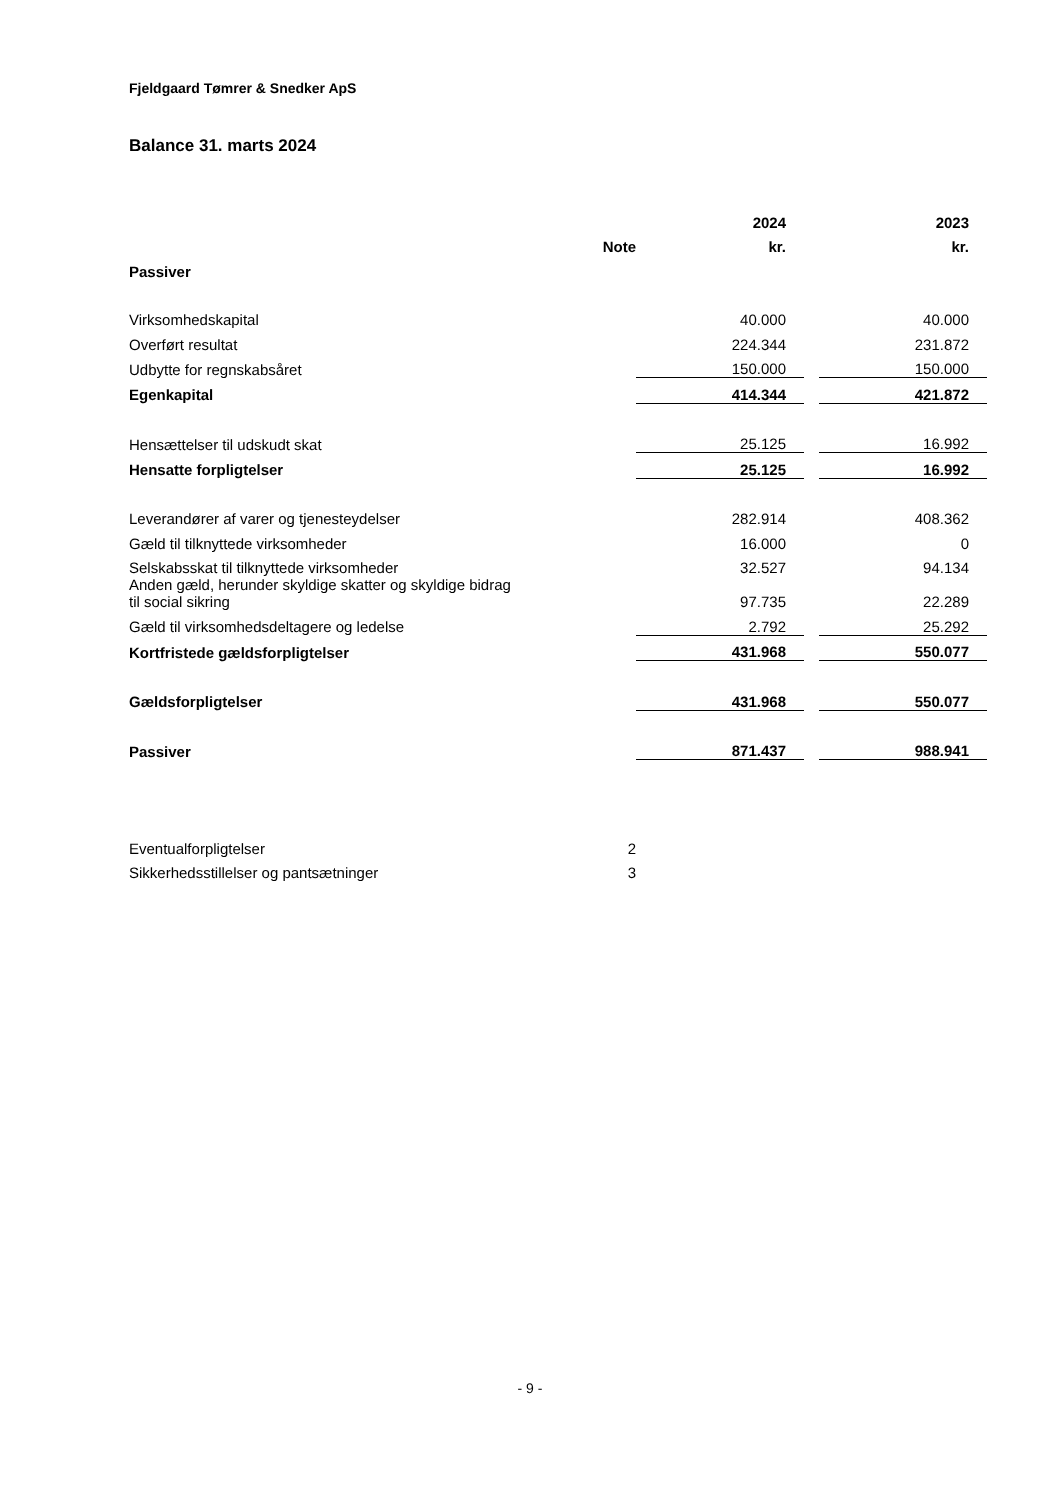Fjeldgaard Tømrer & Snedker ApS
Balance 31. marts 2024
| | | 2024 | | 2023 |
| --- | --- | --- | --- | --- |
| | Note | kr. | | kr. |
| Passiver | | | | |
| Virksomhedskapital | | 40.000 | | 40.000 |
| Overført resultat | | 224.344 | | 231.872 |
| Udbytte for regnskabsåret | | 150.000 | | 150.000 |
| Egenkapital | | 414.344 | | 421.872 |
| Hensættelser til udskudt skat | | 25.125 | | 16.992 |
| Hensatte forpligtelser | | 25.125 | | 16.992 |
| Leverandører af varer og tjenesteydelser | | 282.914 | | 408.362 |
| Gæld til tilknyttede virksomheder | | 16.000 | | 0 |
| Selskabsskat til tilknyttede virksomheder | | 32.527 | | 94.134 |
| Anden gæld, herunder skyldige skatter og skyldige bidrag til social sikring | | 97.735 | | 22.289 |
| Gæld til virksomhedsdeltagere og ledelse | | 2.792 | | 25.292 |
| Kortfristede gældsforpligtelser | | 431.968 | | 550.077 |
| Gældsforpligtelser | | 431.968 | | 550.077 |
| Passiver | | 871.437 | | 988.941 |
| Eventualforpligtelser | 2 | | | |
| Sikkerhedsstillelser og pantsætninger | 3 | | | |
- 9 -